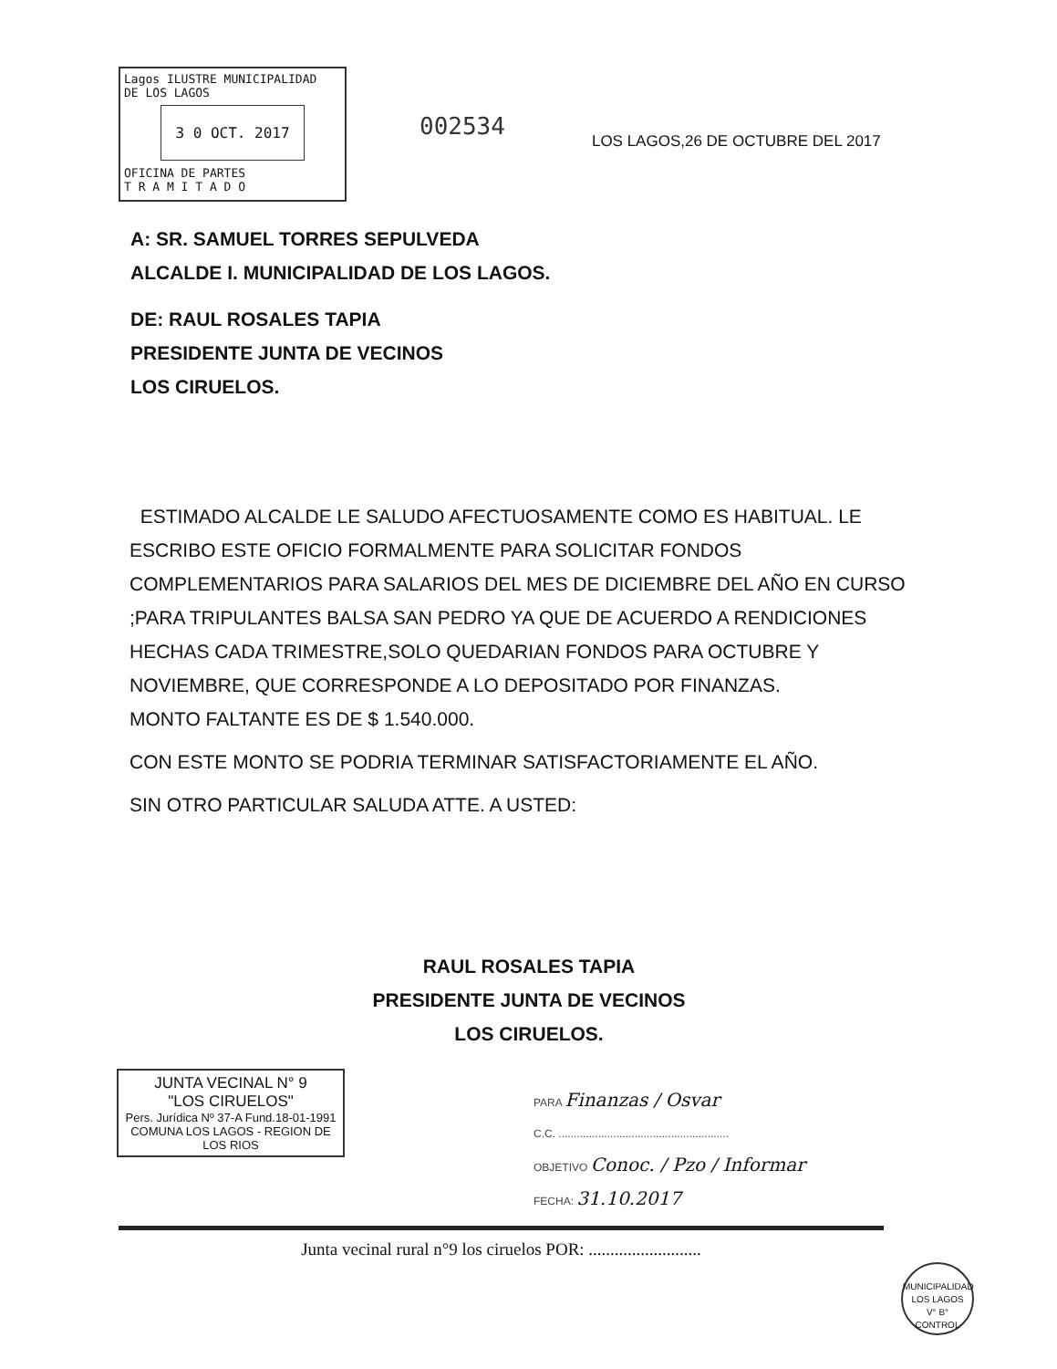Lagos ILUSTRE MUNICIPALIDAD
DE LOS LAGOS
3 0 OCT. 2017
OFICINA DE PARTES
T R A M I T A D O
002534
LOS LAGOS,26 DE OCTUBRE DEL 2017
A: SR. SAMUEL TORRES SEPULVEDA
ALCALDE I. MUNICIPALIDAD DE LOS LAGOS.
DE: RAUL ROSALES TAPIA
PRESIDENTE JUNTA DE VECINOS
LOS CIRUELOS.
ESTIMADO ALCALDE LE SALUDO AFECTUOSAMENTE COMO ES HABITUAL. LE ESCRIBO ESTE OFICIO FORMALMENTE PARA SOLICITAR FONDOS COMPLEMENTARIOS PARA SALARIOS DEL MES DE DICIEMBRE DEL AÑO EN CURSO ;PARA TRIPULANTES BALSA SAN PEDRO YA QUE DE ACUERDO A RENDICIONES HECHAS CADA TRIMESTRE,SOLO QUEDARIAN FONDOS PARA OCTUBRE Y NOVIEMBRE, QUE CORRESPONDE A LO DEPOSITADO POR FINANZAS.
MONTO FALTANTE ES DE $ 1.540.000.
CON ESTE MONTO SE PODRIA TERMINAR SATISFACTORIAMENTE EL AÑO.
SIN OTRO PARTICULAR SALUDA ATTE. A USTED:
RAUL ROSALES TAPIA
PRESIDENTE JUNTA DE VECINOS
LOS CIRUELOS.
JUNTA VECINAL N° 9
"LOS CIRUELOS"
Pers. Jurídica Nº 37-A Fund.18-01-1991
COMUNA LOS LAGOS - REGION DE LOS RIOS
PARA Finanzas / Osvar
C.C. ........................................................
OBJETIVO Conoc. / Pzo / Informar
FECHA: 31.10.2017
Junta vecinal rural n°9 los ciruelos POR: ..........................
MUNICIPALIDAD LOS LAGOS
V° B°
CONTROL